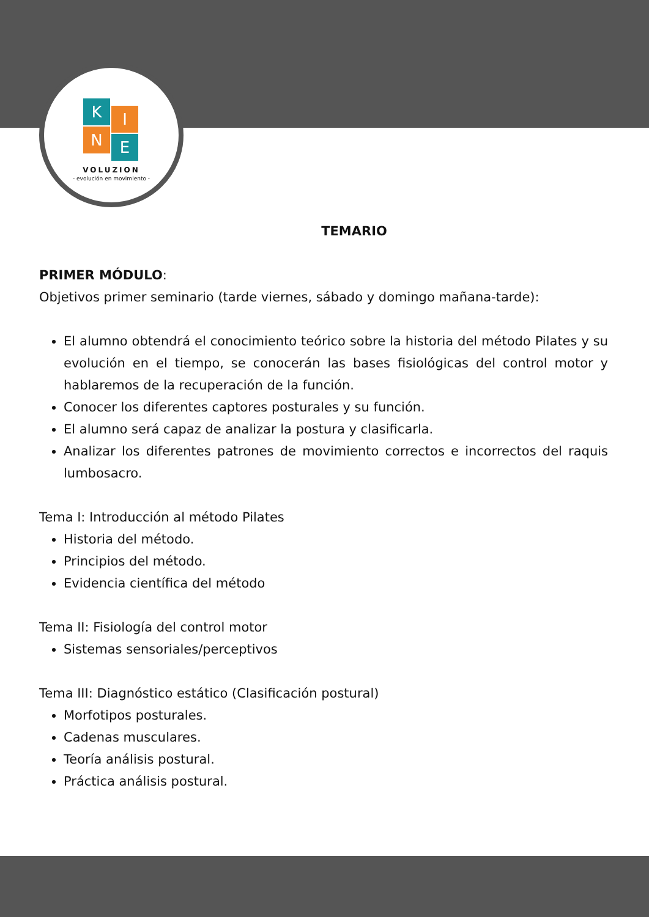K I
N E
VOLUZION
- evolución en movimiento -
TEMARIO
PRIMER MÓDULO:
Objetivos primer seminario (tarde viernes, sábado y domingo mañana-tarde):
El alumno obtendrá el conocimiento teórico sobre la historia del método Pilates y su evolución en el tiempo, se conocerán las bases fisiológicas del control motor y hablaremos de la recuperación de la función.
Conocer los diferentes captores posturales y su función.
El alumno será capaz de analizar la postura y clasificarla.
Analizar los diferentes patrones de movimiento correctos e incorrectos del raquis lumbosacro.
Tema I: Introducción al método Pilates
Historia del método.
Principios del método.
Evidencia científica del método
Tema II: Fisiología del control motor
Sistemas sensoriales/perceptivos
Tema III: Diagnóstico estático (Clasificación postural)
Morfotipos posturales.
Cadenas musculares.
Teoría análisis postural.
Práctica análisis postural.